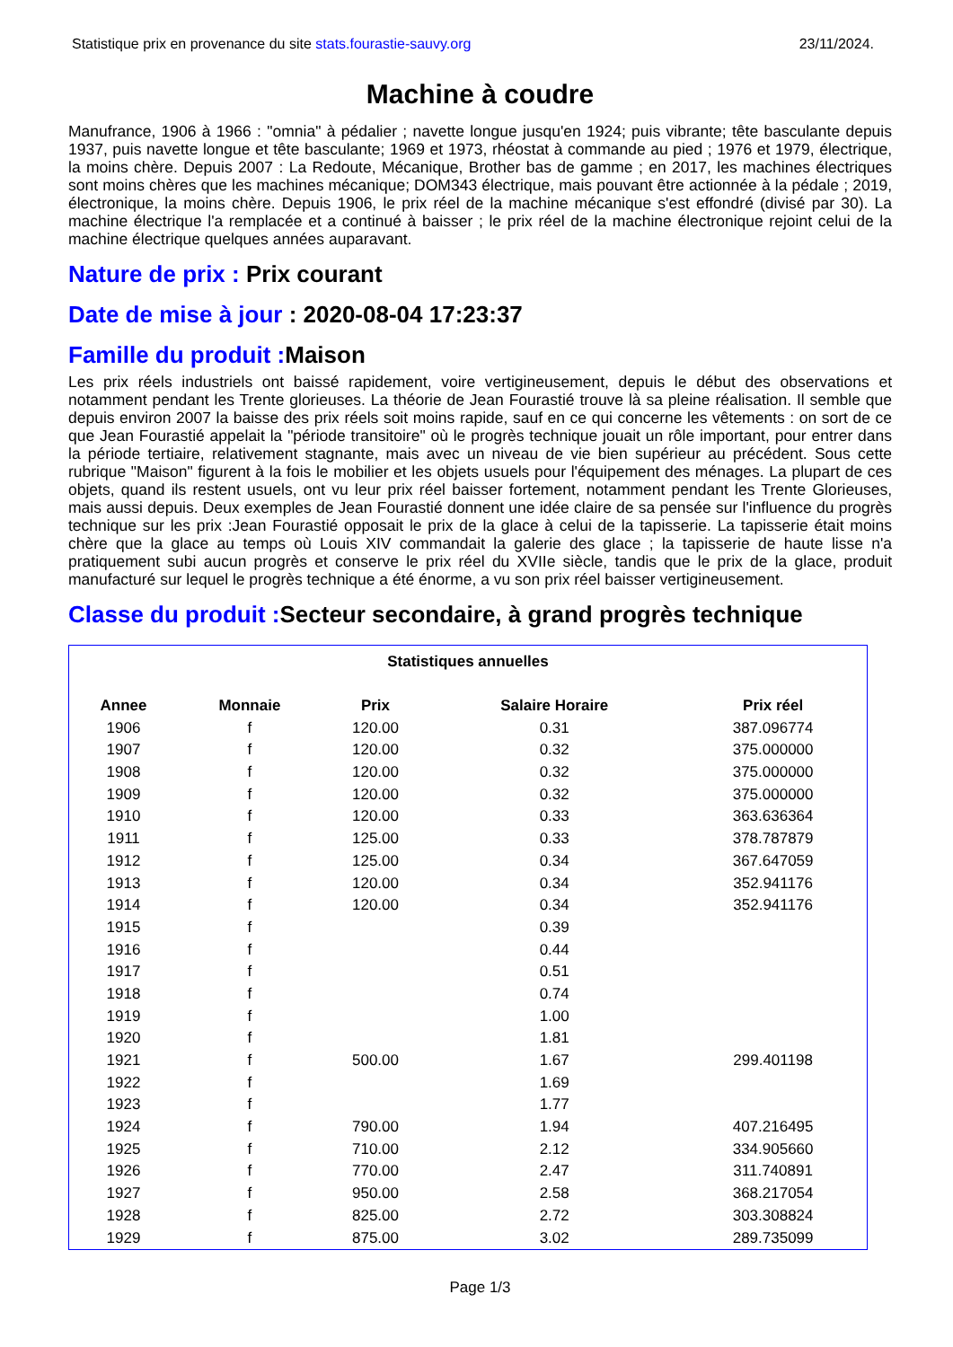Statistique prix en provenance du site stats.fourastie-sauvy.org 23/11/2024.
Machine à coudre
Manufrance, 1906 à 1966 : "omnia" à pédalier ; navette longue jusqu'en 1924; puis vibrante; tête basculante depuis 1937, puis navette longue et tête basculante; 1969 et 1973, rhéostat à commande au pied ; 1976 et 1979, électrique, la moins chère. Depuis 2007 : La Redoute, Mécanique, Brother bas de gamme ; en 2017, les machines électriques sont moins chères que les machines mécanique; DOM343 électrique, mais pouvant être actionnée à la pédale ; 2019, électronique, la moins chère. Depuis 1906, le prix réel de la machine mécanique s'est effondré (divisé par 30). La machine électrique l'a remplacée et a continué à baisser ; le prix réel de la machine électronique rejoint celui de la machine électrique quelques années auparavant.
Nature de prix : Prix courant
Date de mise à jour : 2020-08-04 17:23:37
Famille du produit : Maison
Les prix réels industriels ont baissé rapidement, voire vertigineusement, depuis le début des observations et notamment pendant les Trente glorieuses. La théorie de Jean Fourastié trouve là sa pleine réalisation. Il semble que depuis environ 2007 la baisse des prix réels soit moins rapide, sauf en ce qui concerne les vêtements : on sort de ce que Jean Fourastié appelait la "période transitoire" où le progrès technique jouait un rôle important, pour entrer dans la période tertiaire, relativement stagnante, mais avec un niveau de vie bien supérieur au précédent. Sous cette rubrique "Maison" figurent à la fois le mobilier et les objets usuels pour l'équipement des ménages. La plupart de ces objets, quand ils restent usuels, ont vu leur prix réel baisser fortement, notamment pendant les Trente Glorieuses, mais aussi depuis. Deux exemples de Jean Fourastié donnent une idée claire de sa pensée sur l'influence du progrès technique sur les prix :Jean Fourastié opposait le prix de la glace à celui de la tapisserie. La tapisserie était moins chère que la glace au temps où Louis XIV commandait la galerie des glace ; la tapisserie de haute lisse n'a pratiquement subi aucun progrès et conserve le prix réel du XVIIe siècle, tandis que le prix de la glace, produit manufacturé sur lequel le progrès technique a été énorme, a vu son prix réel baisser vertigineusement.
Classe du produit : Secteur secondaire, à grand progrès technique
| Statistiques annuelles | | | | |
| Annee | Monnaie | Prix | Salaire Horaire | Prix réel |
| 1906 | f | 120.00 | 0.31 | 387.096774 |
| 1907 | f | 120.00 | 0.32 | 375.000000 |
| 1908 | f | 120.00 | 0.32 | 375.000000 |
| 1909 | f | 120.00 | 0.32 | 375.000000 |
| 1910 | f | 120.00 | 0.33 | 363.636364 |
| 1911 | f | 125.00 | 0.33 | 378.787879 |
| 1912 | f | 125.00 | 0.34 | 367.647059 |
| 1913 | f | 120.00 | 0.34 | 352.941176 |
| 1914 | f | 120.00 | 0.34 | 352.941176 |
| 1915 | f | | 0.39 | |
| 1916 | f | | 0.44 | |
| 1917 | f | | 0.51 | |
| 1918 | f | | 0.74 | |
| 1919 | f | | 1.00 | |
| 1920 | f | | 1.81 | |
| 1921 | f | 500.00 | 1.67 | 299.401198 |
| 1922 | f | | 1.69 | |
| 1923 | f | | 1.77 | |
| 1924 | f | 790.00 | 1.94 | 407.216495 |
| 1925 | f | 710.00 | 2.12 | 334.905660 |
| 1926 | f | 770.00 | 2.47 | 311.740891 |
| 1927 | f | 950.00 | 2.58 | 368.217054 |
| 1928 | f | 825.00 | 2.72 | 303.308824 |
| 1929 | f | 875.00 | 3.02 | 289.735099 |
Page 1/3